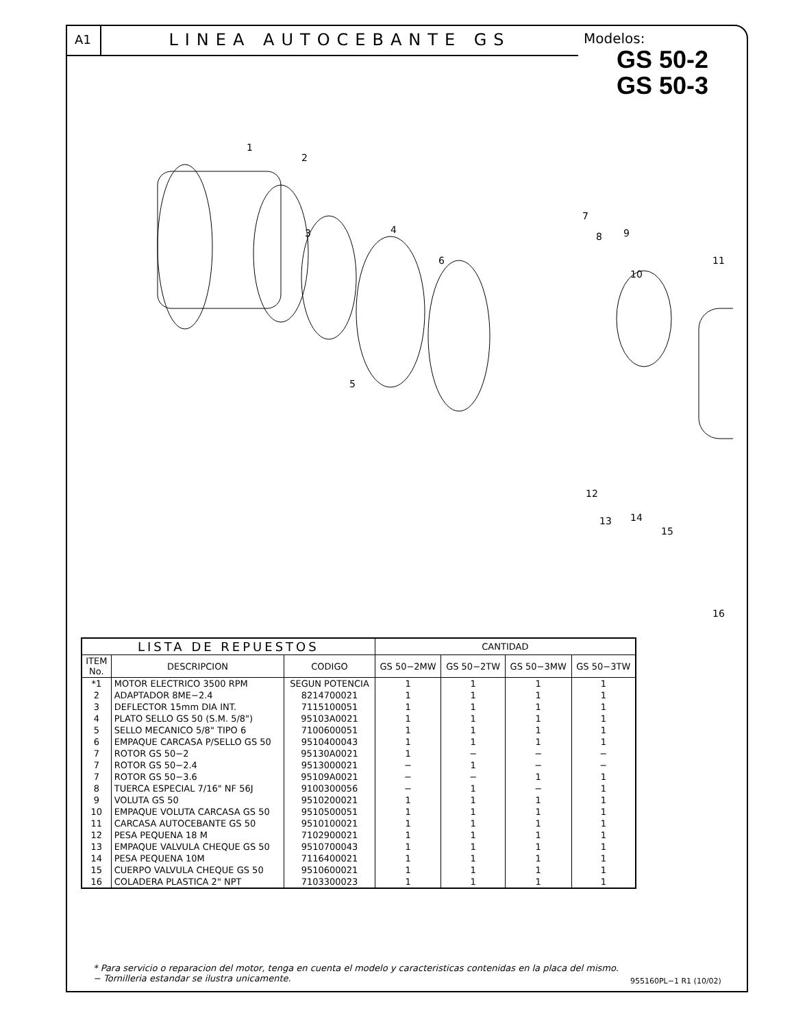A1
LINEA AUTOCEBANTE GS
Modelos:
GS 50-2
GS 50-3
1
2
3
4
5
6
7
8
9
10
11
12
13
14
15
16
| LISTA DE REPUESTOS | | | CANTIDAD | | | |
| --- | --- | --- | --- | --- | --- | --- |
| ITEM No. | DESCRIPCION | CODIGO | GS 50−2MW | GS 50−2TW | GS 50−3MW | GS 50−3TW |
| *1 | MOTOR ELECTRICO 3500 RPM | SEGUN POTENCIA | 1 | 1 | 1 | 1 |
| 2 | ADAPTADOR 8ME−2.4 | 8214700021 | 1 | 1 | 1 | 1 |
| 3 | DEFLECTOR 15mm DIA INT. | 7115100051 | 1 | 1 | 1 | 1 |
| 4 | PLATO SELLO GS 50 (S.M. 5/8") | 95103A0021 | 1 | 1 | 1 | 1 |
| 5 | SELLO MECANICO 5/8" TIPO 6 | 7100600051 | 1 | 1 | 1 | 1 |
| 6 | EMPAQUE CARCASA P/SELLO GS 50 | 9510400043 | 1 | 1 | 1 | 1 |
| 7 | ROTOR GS 50−2 | 95130A0021 | 1 | − | − | − |
| 7 | ROTOR GS 50−2.4 | 9513000021 | − | 1 | − | − |
| 7 | ROTOR GS 50−3.6 | 95109A0021 | − | − | 1 | 1 |
| 8 | TUERCA ESPECIAL 7/16" NF 56J | 9100300056 | − | 1 | − | 1 |
| 9 | VOLUTA GS 50 | 9510200021 | 1 | 1 | 1 | 1 |
| 10 | EMPAQUE VOLUTA CARCASA GS 50 | 9510500051 | 1 | 1 | 1 | 1 |
| 11 | CARCASA AUTOCEBANTE GS 50 | 9510100021 | 1 | 1 | 1 | 1 |
| 12 | PESA PEQUENA 18 M | 7102900021 | 1 | 1 | 1 | 1 |
| 13 | EMPAQUE VALVULA CHEQUE GS 50 | 9510700043 | 1 | 1 | 1 | 1 |
| 14 | PESA PEQUENA 10M | 7116400021 | 1 | 1 | 1 | 1 |
| 15 | CUERPO VALVULA CHEQUE GS 50 | 9510600021 | 1 | 1 | 1 | 1 |
| 16 | COLADERA PLASTICA 2" NPT | 7103300023 | 1 | 1 | 1 | 1 |
* Para servicio o reparacion del motor, tenga en cuenta el modelo y caracteristicas contenidas en la placa del mismo.
− Tornilleria estandar se ilustra unicamente.
955160PL−1 R1 (10/02)